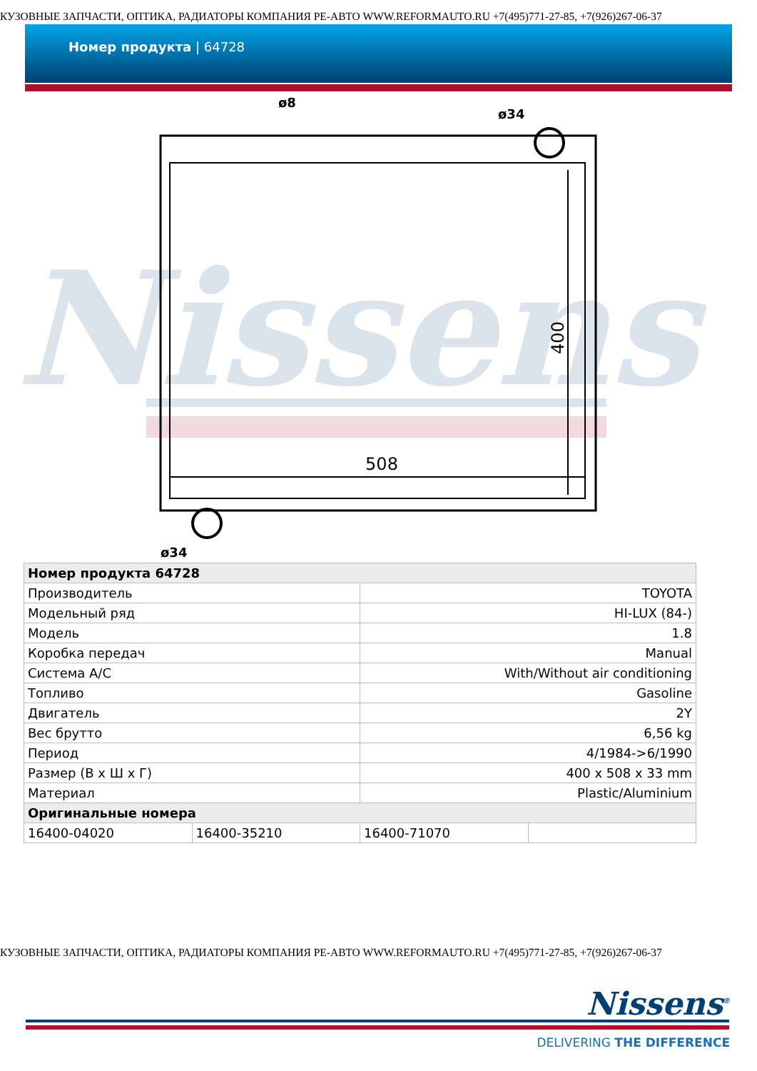КУЗОВНЫЕ ЗАПЧАСТИ, ОПТИКА, РАДИАТОРЫ КОМПАНИЯ РЕ-АВТО WWW.REFORMAUTO.RU +7(495)771-27-85, +7(926)267-06-37
Номер продукта | 64728
Nissens
508
400
ø8
ø34
ø34
| Номер продукта 64728 | | | |
| --- | --- | --- | --- |
| Производитель | | TOYOTA | |
| Модельный ряд | | HI-LUX (84-) | |
| Модель | | 1.8 | |
| Коробка передач | | Manual | |
| Система A/C | | With/Without air conditioning | |
| Топливо | | Gasoline | |
| Двигатель | | 2Y | |
| Вес брутто | | 6,56 kg | |
| Период | | 4/1984->6/1990 | |
| Размер (В x Ш x Г) | | 400 x 508 x 33 mm | |
| Материал | | Plastic/Aluminium | |
| Оригинальные номера | | | |
| 16400-04020 | 16400-35210 | 16400-71070 | |
КУЗОВНЫЕ ЗАПЧАСТИ, ОПТИКА, РАДИАТОРЫ КОМПАНИЯ РЕ-АВТО WWW.REFORMAUTO.RU +7(495)771-27-85, +7(926)267-06-37
Nissens<sup>®</sup>
DELIVERING THE DIFFERENCE